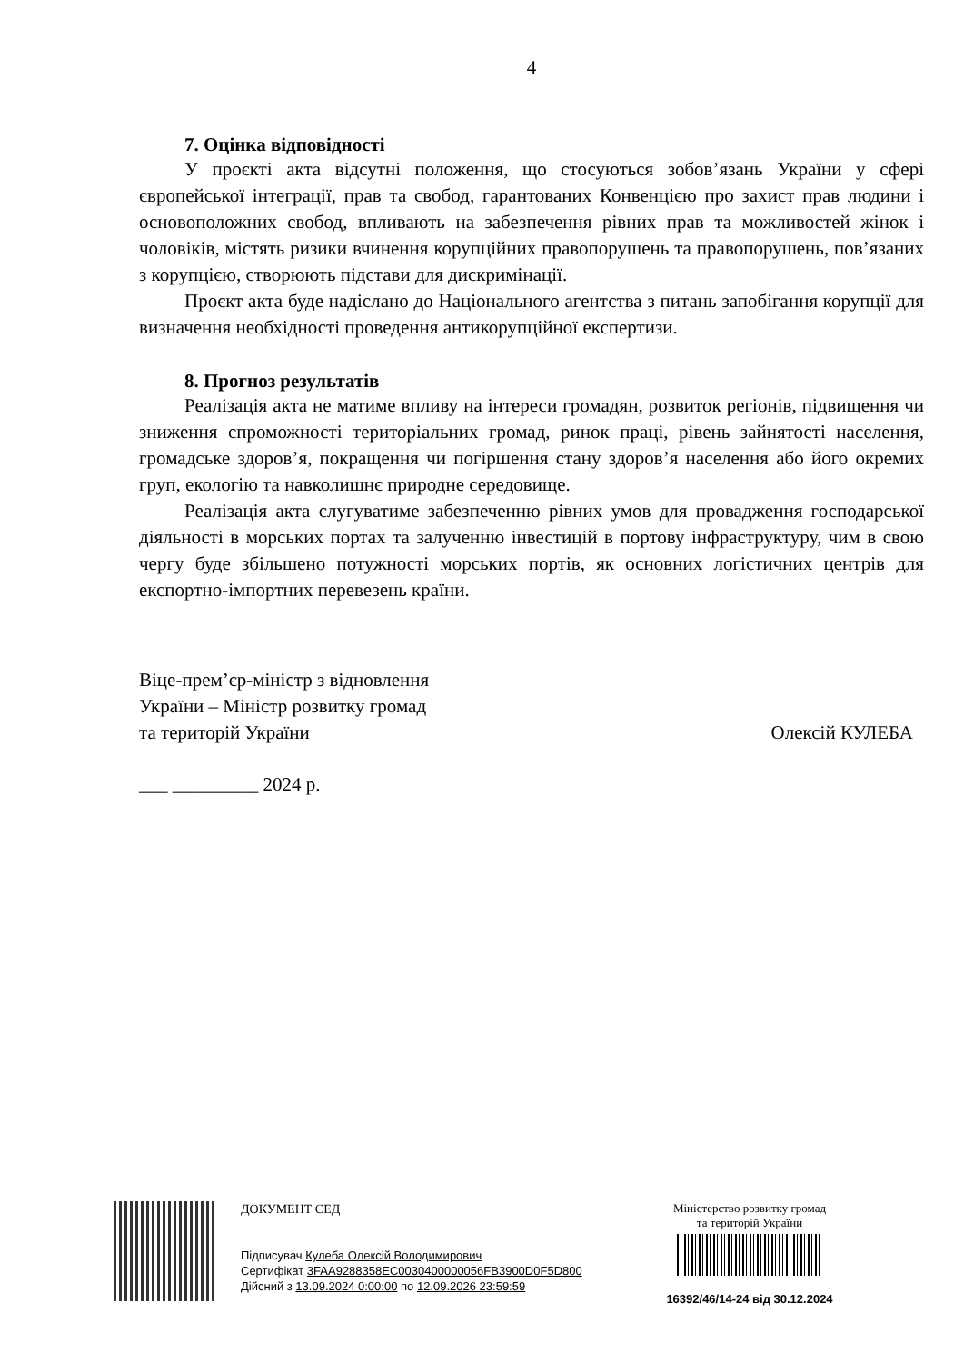4
7. Оцінка відповідності
У проєкті акта відсутні положення, що стосуються зобов’язань України у сфері європейської інтеграції, прав та свобод, гарантованих Конвенцією про захист прав людини і основоположних свобод, впливають на забезпечення рівних прав та можливостей жінок і чоловіків, містять ризики вчинення корупційних правопорушень та правопорушень, пов’язаних з корупцією, створюють підстави для дискримінації.
Проєкт акта буде надіслано до Національного агентства з питань запобігання корупції для визначення необхідності проведення антикорупційної експертизи.
8. Прогноз результатів
Реалізація акта не матиме впливу на інтереси громадян, розвиток регіонів, підвищення чи зниження спроможності територіальних громад, ринок праці, рівень зайнятості населення, громадське здоров’я, покращення чи погіршення стану здоров’я населення або його окремих груп, екологію та навколишнє природне середовище.
Реалізація акта слугуватиме забезпеченню рівних умов для провадження господарської діяльності в морських портах та залученню інвестицій в портову інфраструктуру, чим в свою чергу буде збільшено потужності морських портів, як основних логістичних центрів для експортно-імпортних перевезень країни.
Віце-прем’єр-міністр з відновлення
України – Міністр розвитку громад
та територій України
Олексій КУЛЕБА
___ _________ 2024 р.
ДОКУМЕНТ СЕД
Підписувач Кулеба Олексій Володимирович
Сертифікат 3FAA9288358EC0030400000056FB3900D0F5D800
Дійсний з 13.09.2024 0:00:00 по 12.09.2026 23:59:59
Міністерство розвитку громад
та територій України
16392/46/14-24 від 30.12.2024